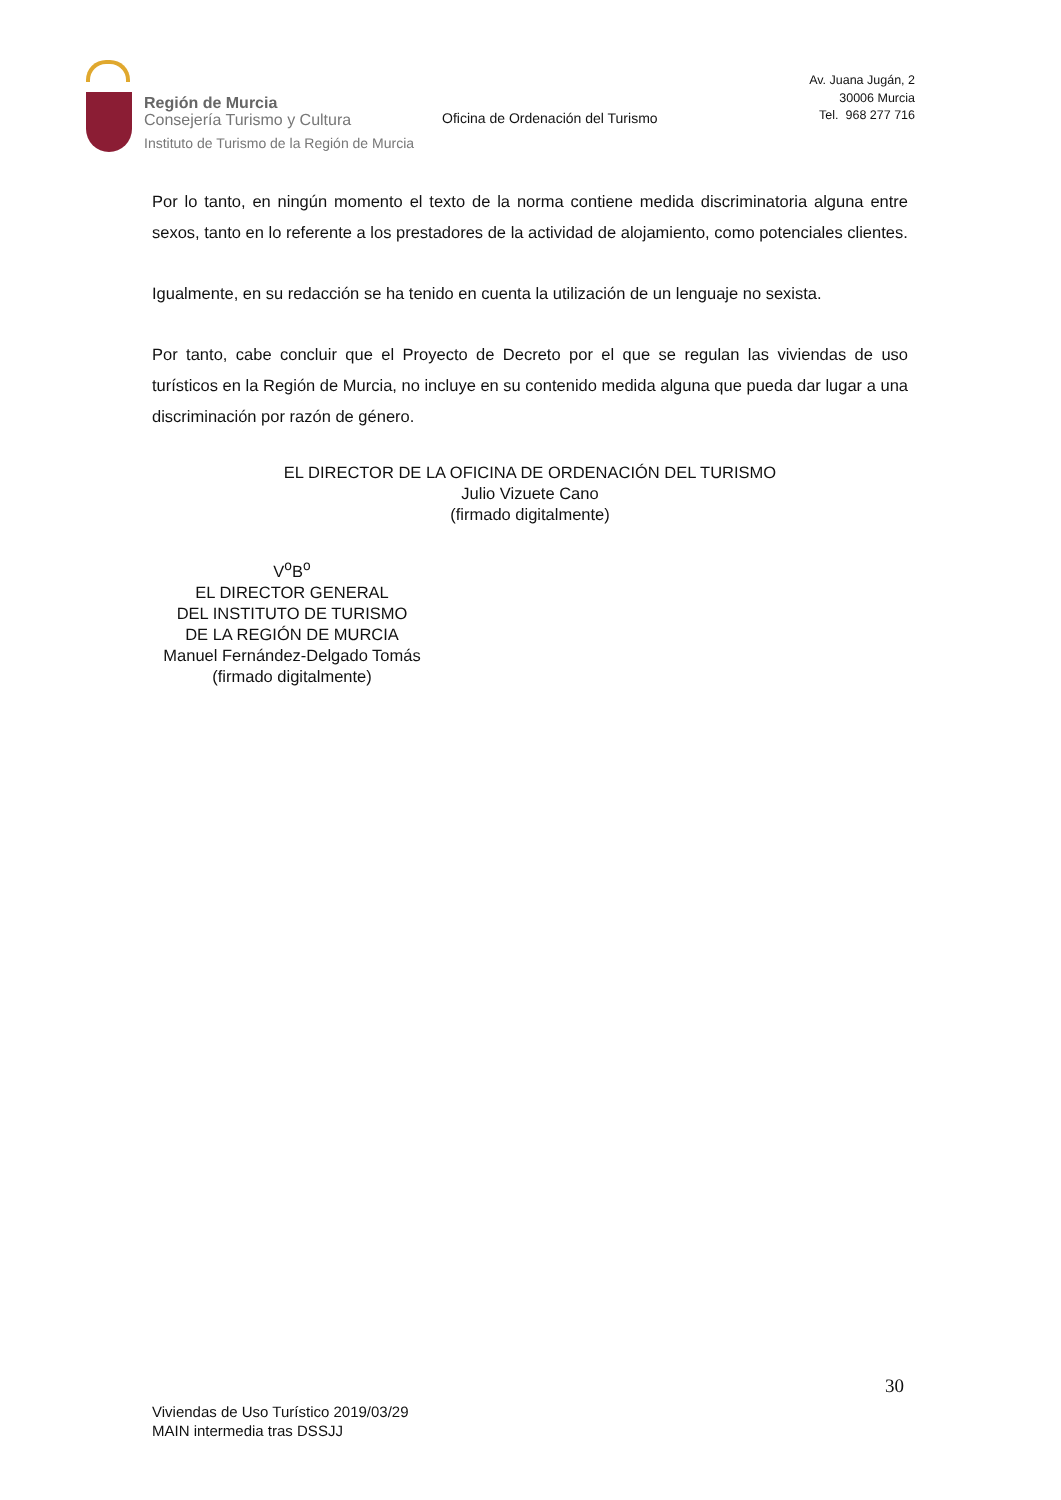Región de Murcia
Consejería Turismo y Cultura
Instituto de Turismo de la Región de Murcia
Oficina de Ordenación del Turismo
Av. Juana Jugán, 2
30006 Murcia
Tel. 968 277 716
Por lo tanto, en ningún momento el texto de la norma contiene medida discriminatoria alguna entre sexos, tanto en lo referente a los prestadores de la actividad de alojamiento, como potenciales clientes.
Igualmente, en su redacción se ha tenido en cuenta la utilización de un lenguaje no sexista.
Por tanto, cabe concluir que el Proyecto de Decreto por el que se regulan las viviendas de uso turísticos en la Región de Murcia, no incluye en su contenido medida alguna que pueda dar lugar a una discriminación por razón de género.
EL DIRECTOR DE LA OFICINA DE ORDENACIÓN DEL TURISMO
Julio Vizuete Cano
(firmado digitalmente)
V<sup>o</sup>B<sup>o</sup>
EL DIRECTOR GENERAL
DEL INSTITUTO DE TURISMO
DE LA REGIÓN DE MURCIA
Manuel Fernández-Delgado Tomás
(firmado digitalmente)
30
Viviendas de Uso Turístico 2019/03/29
MAIN intermedia tras DSSJJ